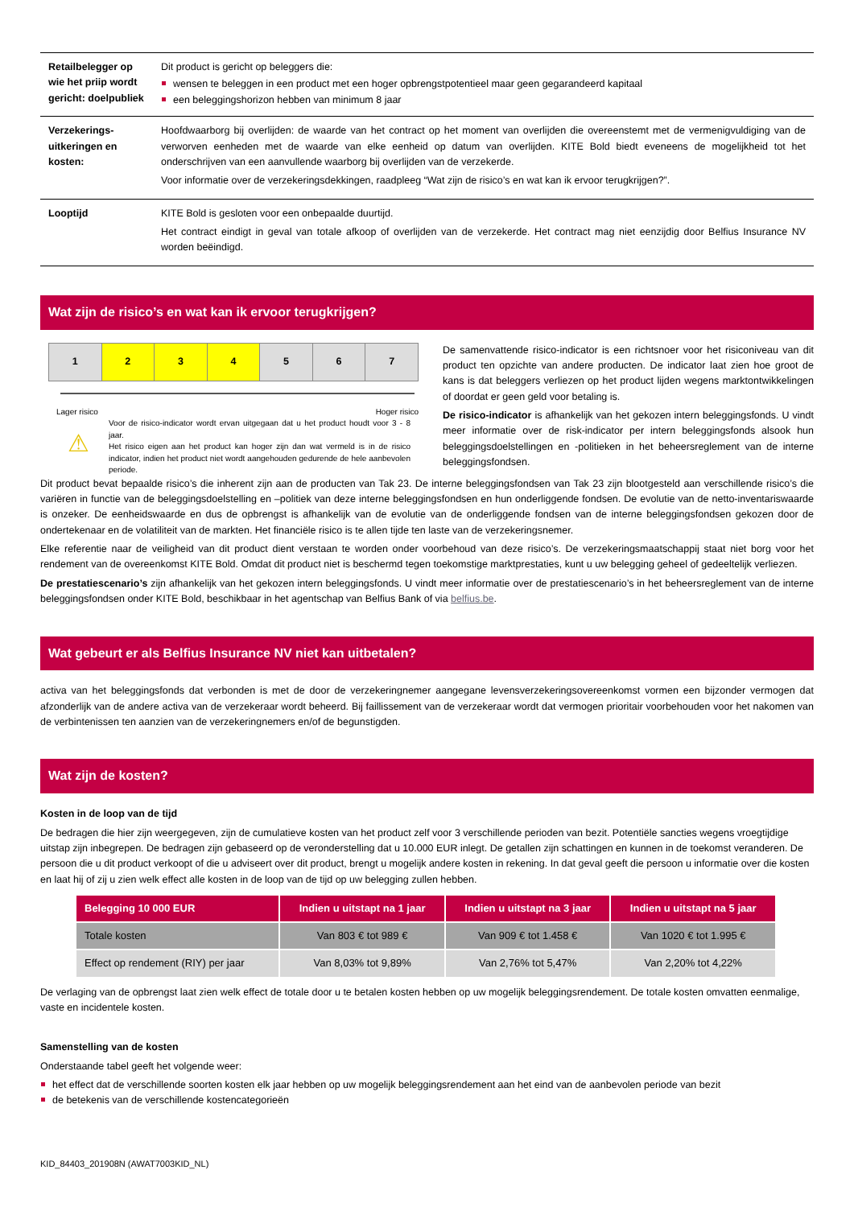| Retailbelegger op wie het priip wordt gericht: doelpubliek | Dit product is gericht op beleggers die: wensen te beleggen in een product met een hoger opbrengstpotentieel maar geen gegarandeerd kapitaal een beleggingshorizon hebben van minimum 8 jaar |
| Verzekerings-uitkeringen en kosten: | Hoofdwaarborg bij overlijden: de waarde van het contract op het moment van overlijden die overeenstemt met de vermenigvuldiging van de verworven eenheden met de waarde van elke eenheid op datum van overlijden. KITE Bold biedt eveneens de mogelijkheid tot het onderschrijven van een aanvullende waarborg bij overlijden van de verzekerde. Voor informatie over de verzekeringsdekkingen, raadpleeg “Wat zijn de risico’s en wat kan ik ervoor terugkrijgen?”. |
| Looptijd | KITE Bold is gesloten voor een onbepaalde duurtijd. Het contract eindigt in geval van totale afkoop of overlijden van de verzekerde. Het contract mag niet eenzijdig door Belfius Insurance NV worden beëindigd. |
Wat zijn de risico’s en wat kan ik ervoor terugkrijgen?
| 1 | 2 | 3 | 4 | 5 | 6 | 7 |
Lager risico Hoger risico
⚠
Voor de risico-indicator wordt ervan uitgegaan dat u het product houdt voor 3 - 8 jaar.
Het risico eigen aan het product kan hoger zijn dan wat vermeld is in de risico indicator, indien het product niet wordt aangehouden gedurende de hele aanbevolen periode.
De samenvattende risico-indicator is een richtsnoer voor het risiconiveau van dit product ten opzichte van andere producten. De indicator laat zien hoe groot de kans is dat beleggers verliezen op het product lijden wegens marktontwikkelingen of doordat er geen geld voor betaling is.
De risico-indicator is afhankelijk van het gekozen intern beleggingsfonds. U vindt meer informatie over de risk-indicator per intern beleggingsfonds alsook hun beleggingsdoelstellingen en -politieken in het beheersreglement van de interne beleggingsfondsen.
Dit product bevat bepaalde risico’s die inherent zijn aan de producten van Tak 23. De interne beleggingsfondsen van Tak 23 zijn blootgesteld aan verschillende risico’s die variëren in functie van de beleggingsdoelstelling en –politiek van deze interne beleggingsfondsen en hun onderliggende fondsen. De evolutie van de netto-inventariswaarde is onzeker. De eenheidswaarde en dus de opbrengst is afhankelijk van de evolutie van de onderliggende fondsen van de interne beleggingsfondsen gekozen door de ondertekenaar en de volatiliteit van de markten. Het financiële risico is te allen tijde ten laste van de verzekeringsnemer.
Elke referentie naar de veiligheid van dit product dient verstaan te worden onder voorbehoud van deze risico’s. De verzekeringsmaatschappij staat niet borg voor het rendement van de overeenkomst KITE Bold. Omdat dit product niet is beschermd tegen toekomstige marktprestaties, kunt u uw belegging geheel of gedeeltelijk verliezen.
De prestatiescenario’s zijn afhankelijk van het gekozen intern beleggingsfonds. U vindt meer informatie over de prestatiescenario’s in het beheersreglement van de interne beleggingsfondsen onder KITE Bold, beschikbaar in het agentschap van Belfius Bank of via belfius.be.
Wat gebeurt er als Belfius Insurance NV niet kan uitbetalen?
activa van het beleggingsfonds dat verbonden is met de door de verzekeringnemer aangegane levensverzekeringsovereenkomst vormen een bijzonder vermogen dat afzonderlijk van de andere activa van de verzekeraar wordt beheerd. Bij faillissement van de verzekeraar wordt dat vermogen prioritair voorbehouden voor het nakomen van de verbintenissen ten aanzien van de verzekeringnemers en/of de begunstigden.
Wat zijn de kosten?
Kosten in de loop van de tijd
De bedragen die hier zijn weergegeven, zijn de cumulatieve kosten van het product zelf voor 3 verschillende perioden van bezit. Potentiële sancties wegens vroegtijdige uitstap zijn inbegrepen. De bedragen zijn gebaseerd op de veronderstelling dat u 10.000 EUR inlegt. De getallen zijn schattingen en kunnen in de toekomst veranderen. De persoon die u dit product verkoopt of die u adviseert over dit product, brengt u mogelijk andere kosten in rekening. In dat geval geeft die persoon u informatie over die kosten en laat hij of zij u zien welk effect alle kosten in de loop van de tijd op uw belegging zullen hebben.
| Belegging 10 000 EUR | Indien u uitstapt na 1 jaar | Indien u uitstapt na 3 jaar | Indien u uitstapt na 5 jaar |
| --- | --- | --- | --- |
| Totale kosten | Van 803 € tot 989 € | Van 909 € tot 1.458 € | Van 1020 € tot 1.995 € |
| Effect op rendement (RIY) per jaar | Van 8,03% tot 9,89% | Van 2,76% tot 5,47% | Van 2,20% tot 4,22% |
De verlaging van de opbrengst laat zien welk effect de totale door u te betalen kosten hebben op uw mogelijk beleggingsrendement. De totale kosten omvatten eenmalige, vaste en incidentele kosten.
Samenstelling van de kosten
Onderstaande tabel geeft het volgende weer:
het effect dat de verschillende soorten kosten elk jaar hebben op uw mogelijk beleggingsrendement aan het eind van de aanbevolen periode van bezit
de betekenis van de verschillende kostencategorieën
KID_84403_201908N (AWAT7003KID_NL)